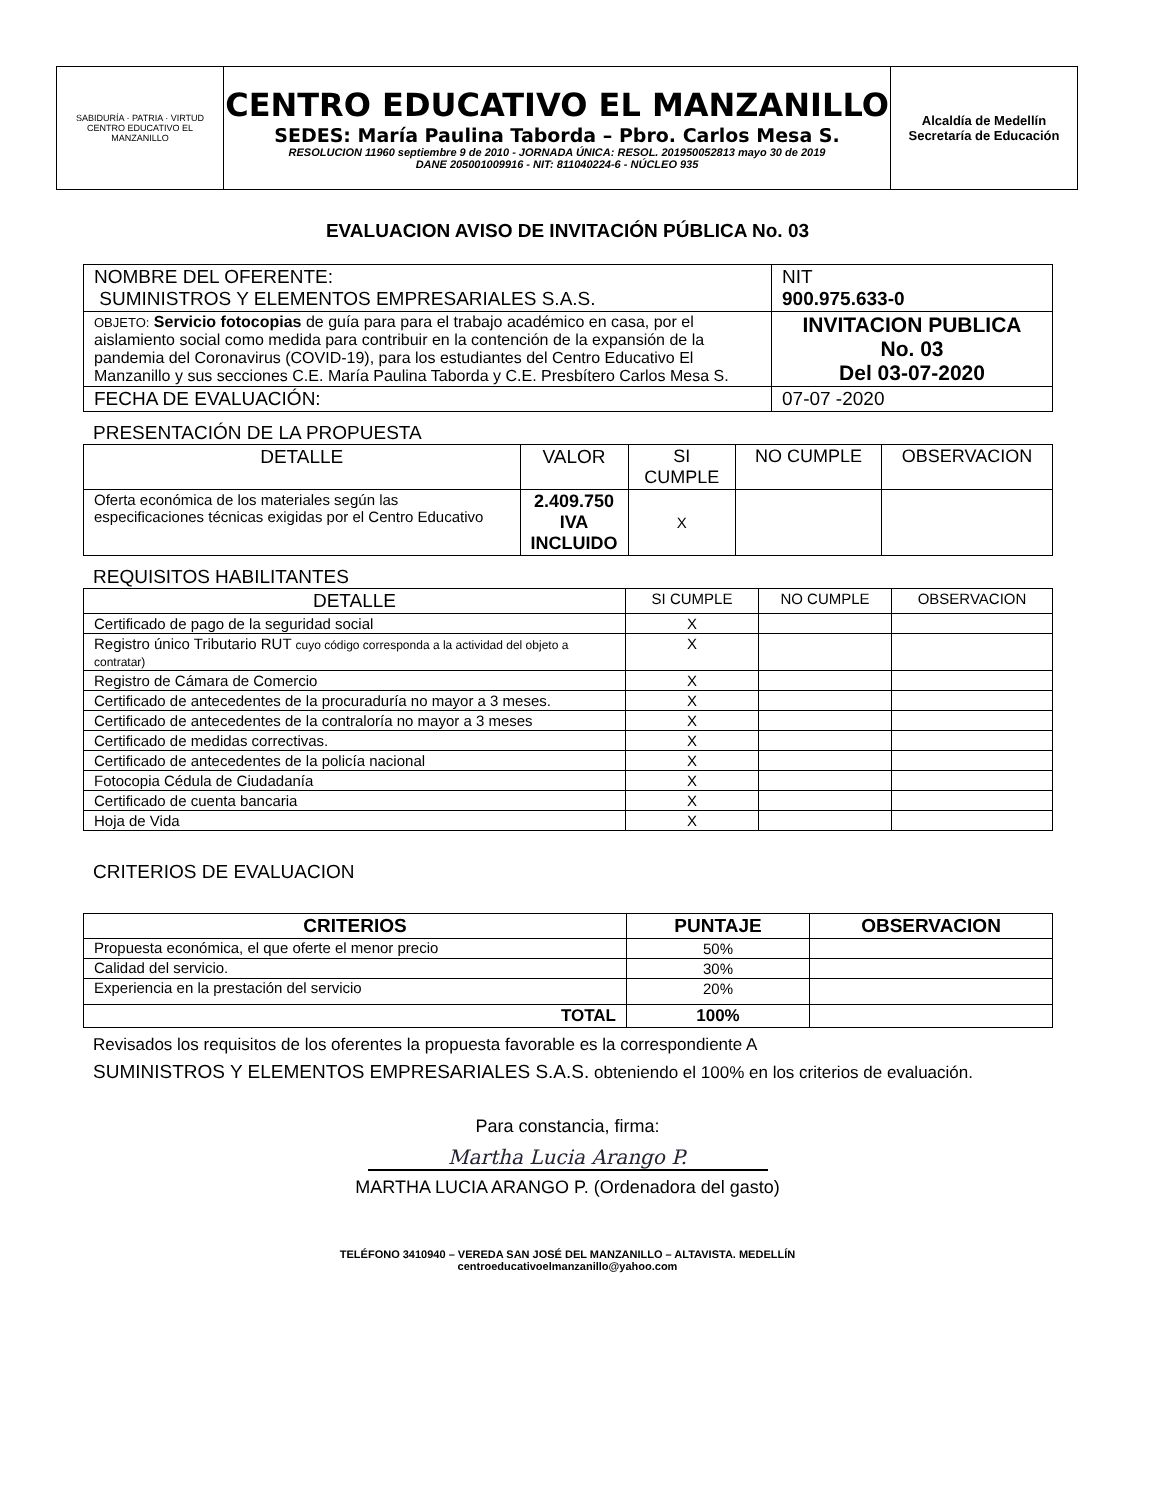| SABIDURÍA · PATRIA · VIRTUD CENTRO EDUCATIVO EL MANZANILLO | CENTRO EDUCATIVO EL MANZANILLO SEDES: María Paulina Taborda – Pbro. Carlos Mesa S. RESOLUCION 11960 septiembre 9 de 2010 - JORNADA ÚNICA: RESOL. 201950052813 mayo 30 de 2019 DANE 205001009916 - NIT: 811040224-6 - NÚCLEO 935 | Alcaldía de Medellín Secretaría de Educación |
EVALUACION AVISO DE INVITACIÓN PÚBLICA No. 03
| NOMBRE DEL OFERENTE: SUMINISTROS Y ELEMENTOS EMPRESARIALES S.A.S. | NIT 900.975.633-0 |
| OBJETO: Servicio fotocopias de guía para para el trabajo académico en casa, por el aislamiento social como medida para contribuir en la contención de la expansión de la pandemia del Coronavirus (COVID-19), para los estudiantes del Centro Educativo El Manzanillo y sus secciones C.E. María Paulina Taborda y C.E. Presbítero Carlos Mesa S. | INVITACION PUBLICA No. 03 Del 03-07-2020 |
| FECHA DE EVALUACIÓN: | 07-07 -2020 |
PRESENTACIÓN DE LA PROPUESTA
| DETALLE | VALOR | SI CUMPLE | NO CUMPLE | OBSERVACION |
| Oferta económica de los materiales según las especificaciones técnicas exigidas por el Centro Educativo | 2.409.750 IVA INCLUIDO | X | | |
REQUISITOS HABILITANTES
| DETALLE | SI CUMPLE | NO CUMPLE | OBSERVACION |
| Certificado de pago de la seguridad social | X | | |
| Registro único Tributario RUT cuyo código corresponda a la actividad del objeto a contratar) | X | | |
| Registro de Cámara de Comercio | X | | |
| Certificado de antecedentes de la procuraduría no mayor a 3 meses. | X | | |
| Certificado de antecedentes de la contraloría no mayor a 3 meses | X | | |
| Certificado de medidas correctivas. | X | | |
| Certificado de antecedentes de la policía nacional | X | | |
| Fotocopia Cédula de Ciudadanía | X | | |
| Certificado de cuenta bancaria | X | | |
| Hoja de Vida | X | | |
CRITERIOS DE EVALUACION
| CRITERIOS | PUNTAJE | OBSERVACION |
| --- | --- | --- |
| Propuesta económica, el que oferte el menor precio | 50% | |
| Calidad del servicio. | 30% | |
| Experiencia en la prestación del servicio | 20% | |
| TOTAL | 100% | |
Revisados los requisitos de los oferentes la propuesta favorable es la correspondiente A
SUMINISTROS Y ELEMENTOS EMPRESARIALES S.A.S. obteniendo el 100% en los criterios de evaluación.
Para constancia, firma:
Martha Lucia Arango P.
MARTHA LUCIA ARANGO P. (Ordenadora del gasto)
TELÉFONO 3410940 – VEREDA SAN JOSÉ DEL MANZANILLO – ALTAVISTA. MEDELLÍN
centroeducativoelmanzanillo@yahoo.com